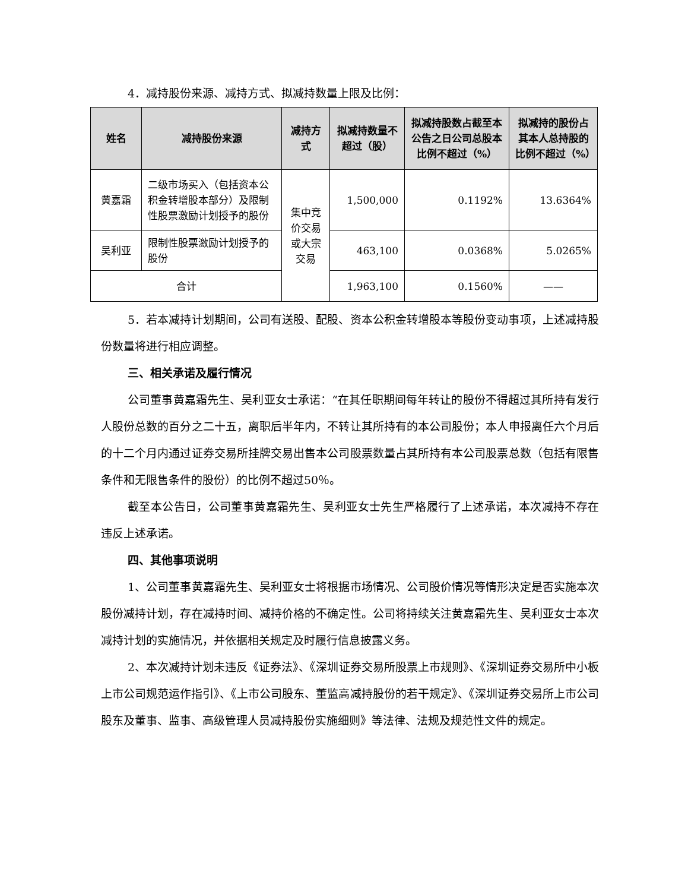4．减持股份来源、减持方式、拟减持数量上限及比例：
| 姓名 | 减持股份来源 | 减持方式 | 拟减持数量不超过（股） | 拟减持股数占截至本公告之日公司总股本比例不超过（%） | 拟减持的股份占其本人总持股的比例不超过（%） |
| --- | --- | --- | --- | --- | --- |
| 黄嘉霜 | 二级市场买入（包括资本公积金转增股本部分）及限制性股票激励计划授予的股份 | 集中竞价交易或大宗交易 | 1,500,000 | 0.1192% | 13.6364% |
| 吴利亚 | 限制性股票激励计划授予的股份 | | 463,100 | 0.0368% | 5.0265% |
| 合计 | | | 1,963,100 | 0.1560% | —— |
5．若本减持计划期间，公司有送股、配股、资本公积金转增股本等股份变动事项，上述减持股份数量将进行相应调整。
三、相关承诺及履行情况
公司董事黄嘉霜先生、吴利亚女士承诺：“在其任职期间每年转让的股份不得超过其所持有发行人股份总数的百分之二十五，离职后半年内，不转让其所持有的本公司股份；本人申报离任六个月后的十二个月内通过证券交易所挂牌交易出售本公司股票数量占其所持有本公司股票总数（包括有限售条件和无限售条件的股份）的比例不超过50％。
截至本公告日，公司董事黄嘉霜先生、吴利亚女士先生严格履行了上述承诺，本次减持不存在违反上述承诺。
四、其他事项说明
1、公司董事黄嘉霜先生、吴利亚女士将根据市场情况、公司股价情况等情形决定是否实施本次股份减持计划，存在减持时间、减持价格的不确定性。公司将持续关注黄嘉霜先生、吴利亚女士本次减持计划的实施情况，并依据相关规定及时履行信息披露义务。
2、本次减持计划未违反《证券法》、《深圳证券交易所股票上市规则》、《深圳证券交易所中小板上市公司规范运作指引》、《上市公司股东、董监高减持股份的若干规定》、《深圳证券交易所上市公司股东及董事、监事、高级管理人员减持股份实施细则》等法律、法规及规范性文件的规定。